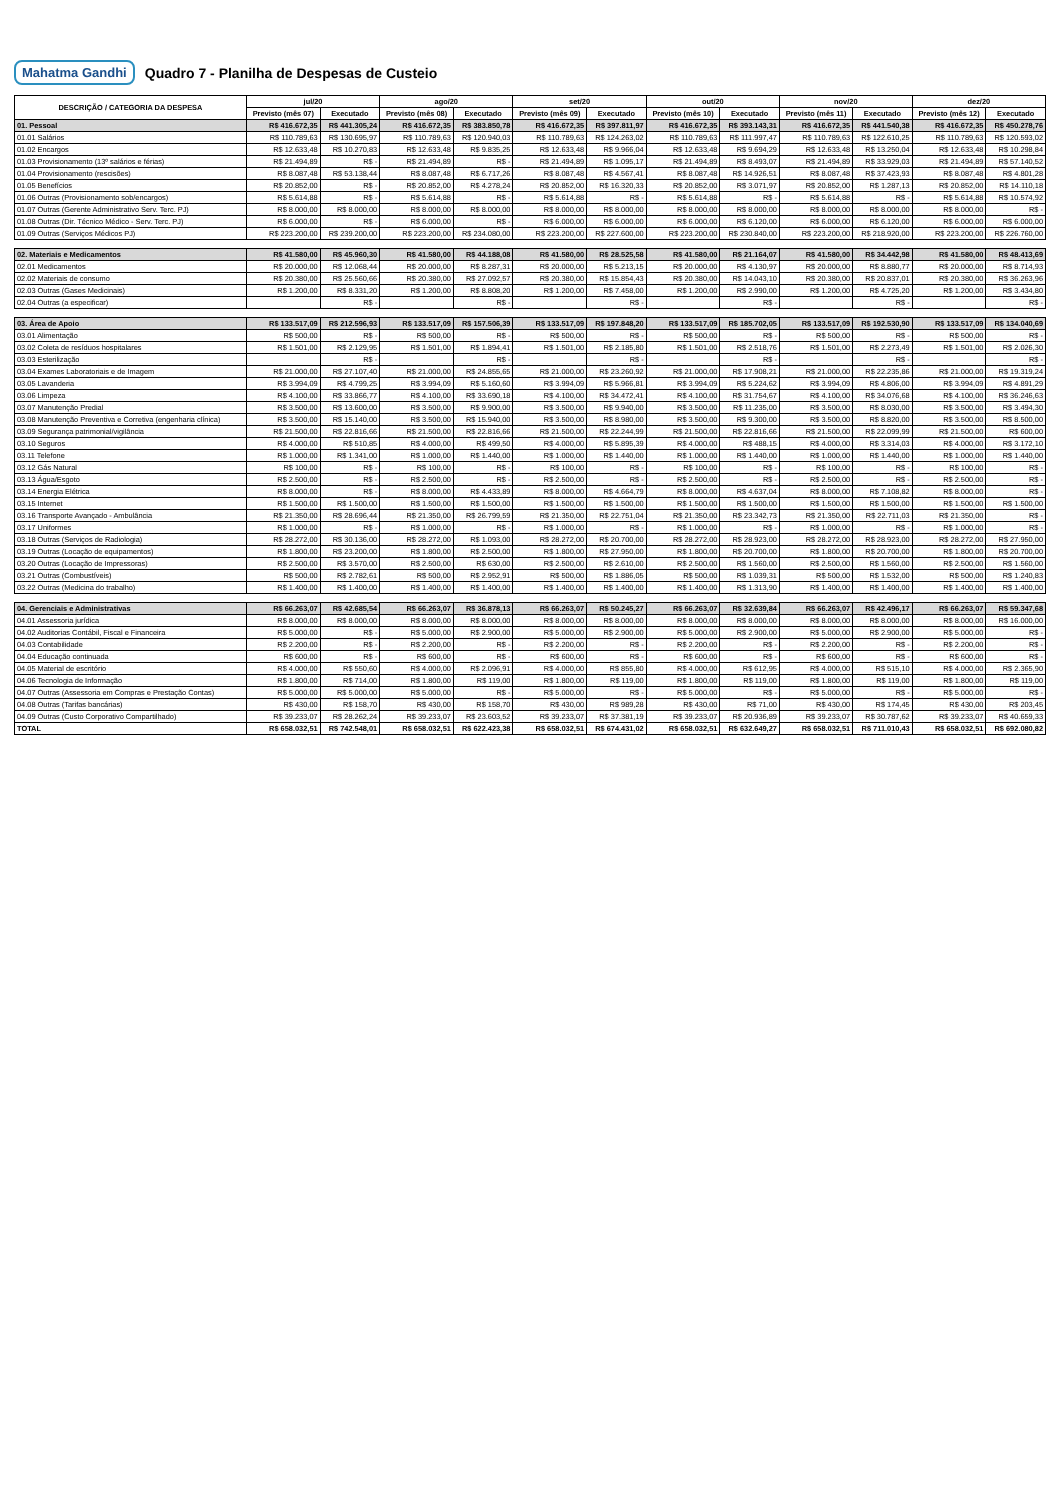Mahatma Gandhi
Quadro 7 - Planilha de Despesas de Custeio
| DESCRIÇÃO / CATEGORIA DA DESPESA | jul/20 | | ago/20 | | set/20 | | out/20 | | nov/20 | | dez/20 | |
| --- | --- | --- | --- | --- | --- | --- | --- | --- | --- | --- | --- | --- |
| | Previsto (mês 07) | Executado | Previsto (mês 08) | Executado | Previsto (mês 09) | Executado | Previsto (mês 10) | Executado | Previsto (mês 11) | Executado | Previsto (mês 12) | Executado |
| 01. Pessoal | R$ 416.672,35 | R$ 441.305,24 | R$ 416.672,35 | R$ 383.850,78 | R$ 416.672,35 | R$ 397.811,97 | R$ 416.672,35 | R$ 393.143,31 | R$ 416.672,35 | R$ 441.540,38 | R$ 416.672,35 | R$ 450.278,76 |
| 01.01 Salários | R$ 110.789,63 | R$ 130.695,97 | R$ 110.789,63 | R$ 120.940,03 | R$ 110.789,63 | R$ 124.263,02 | R$ 110.789,63 | R$ 111.997,47 | R$ 110.789,63 | R$ 122.610,25 | R$ 110.789,63 | R$ 120.593,02 |
| 01.02 Encargos | R$ 12.633,48 | R$ 10.270,83 | R$ 12.633,48 | R$ 9.835,25 | R$ 12.633,48 | R$ 9.966,04 | R$ 12.633,48 | R$ 9.694,29 | R$ 12.633,48 | R$ 13.250,04 | R$ 12.633,48 | R$ 10.298,84 |
| 01.03 Provisionamento (13º salários e férias) | R$ 21.494,89 | R$ - | R$ 21.494,89 | R$ - | R$ 21.494,89 | R$ 1.095,17 | R$ 21.494,89 | R$ 8.493,07 | R$ 21.494,89 | R$ 33.929,03 | R$ 21.494,89 | R$ 57.140,52 |
| 01.04 Provisionamento (rescisões) | R$ 8.087,48 | R$ 53.138,44 | R$ 8.087,48 | R$ 6.717,26 | R$ 8.087,48 | R$ 4.567,41 | R$ 8.087,48 | R$ 14.926,51 | R$ 8.087,48 | R$ 37.423,93 | R$ 8.087,48 | R$ 4.801,28 |
| 01.05 Benefícios | R$ 20.852,00 | R$ - | R$ 20.852,00 | R$ 4.278,24 | R$ 20.852,00 | R$ 16.320,33 | R$ 20.852,00 | R$ 3.071,97 | R$ 20.852,00 | R$ 1.287,13 | R$ 20.852,00 | R$ 14.110,18 |
| 01.06 Outras (Provisionamento sob/encargos) | R$ 5.614,88 | R$ - | R$ 5.614,88 | R$ - | R$ 5.614,88 | R$ - | R$ 5.614,88 | R$ - | R$ 5.614,88 | R$ - | R$ 5.614,88 | R$ 10.574,92 |
| 01.07 Outras (Gerente Administrativo Serv. Terc. PJ) | R$ 8.000,00 | R$ 8.000,00 | R$ 8.000,00 | R$ 8.000,00 | R$ 8.000,00 | R$ 8.000,00 | R$ 8.000,00 | R$ 8.000,00 | R$ 8.000,00 | R$ 8.000,00 | R$ 8.000,00 | R$ - |
| 01.08 Outras (Dir. Técnico Médico - Serv. Terc. PJ) | R$ 6.000,00 | R$ - | R$ 6.000,00 | R$ - | R$ 6.000,00 | R$ 6.000,00 | R$ 6.000,00 | R$ 6.120,00 | R$ 6.000,00 | R$ 6.120,00 | R$ 6.000,00 | R$ 6.000,00 |
| 01.09 Outras (Serviços Médicos PJ) | R$ 223.200,00 | R$ 239.200,00 | R$ 223.200,00 | R$ 234.080,00 | R$ 223.200,00 | R$ 227.600,00 | R$ 223.200,00 | R$ 230.840,00 | R$ 223.200,00 | R$ 218.920,00 | R$ 223.200,00 | R$ 226.760,00 |
| 02. Materiais e Medicamentos | R$ 41.580,00 | R$ 45.960,30 | R$ 41.580,00 | R$ 44.188,08 | R$ 41.580,00 | R$ 28.525,58 | R$ 41.580,00 | R$ 21.164,07 | R$ 41.580,00 | R$ 34.442,98 | R$ 41.580,00 | R$ 48.413,69 |
| 02.01 Medicamentos | R$ 20.000,00 | R$ 12.068,44 | R$ 20.000,00 | R$ 8.287,31 | R$ 20.000,00 | R$ 5.213,15 | R$ 20.000,00 | R$ 4.130,97 | R$ 20.000,00 | R$ 8.880,77 | R$ 20.000,00 | R$ 8.714,93 |
| 02.02 Materiais de consumo | R$ 20.380,00 | R$ 25.560,66 | R$ 20.380,00 | R$ 27.092,57 | R$ 20.380,00 | R$ 15.854,43 | R$ 20.380,00 | R$ 14.043,10 | R$ 20.380,00 | R$ 20.837,01 | R$ 20.380,00 | R$ 36.263,96 |
| 02.03 Outras (Gases Medicinais) | R$ 1.200,00 | R$ 8.331,20 | R$ 1.200,00 | R$ 8.808,20 | R$ 1.200,00 | R$ 7.458,00 | R$ 1.200,00 | R$ 2.990,00 | R$ 1.200,00 | R$ 4.725,20 | R$ 1.200,00 | R$ 3.434,80 |
| 02.04 Outras (a especificar) | | R$ - | | R$ - | | R$ - | | R$ - | | R$ - | | R$ - |
| 03. Área de Apoio | R$ 133.517,09 | R$ 212.596,93 | R$ 133.517,09 | R$ 157.506,39 | R$ 133.517,09 | R$ 197.848,20 | R$ 133.517,09 | R$ 185.702,05 | R$ 133.517,09 | R$ 192.530,90 | R$ 133.517,09 | R$ 134.040,69 |
| 03.01 Alimentação | R$ 500,00 | R$ - | R$ 500,00 | R$ - | R$ 500,00 | R$ - | R$ 500,00 | R$ - | R$ 500,00 | R$ - | R$ 500,00 | R$ - |
| 03.02 Coleta de resíduos hospitalares | R$ 1.501,00 | R$ 2.129,95 | R$ 1.501,00 | R$ 1.894,41 | R$ 1.501,00 | R$ 2.185,80 | R$ 1.501,00 | R$ 2.518,76 | R$ 1.501,00 | R$ 2.273,49 | R$ 1.501,00 | R$ 2.026,30 |
| 03.03 Esterilização | | R$ - | | R$ - | | R$ - | | R$ - | | R$ - | | R$ - |
| 03.04 Exames Laboratoriais e de Imagem | R$ 21.000,00 | R$ 27.107,40 | R$ 21.000,00 | R$ 24.855,65 | R$ 21.000,00 | R$ 23.260,92 | R$ 21.000,00 | R$ 17.908,21 | R$ 21.000,00 | R$ 22.235,86 | R$ 21.000,00 | R$ 19.319,24 |
| 03.05 Lavanderia | R$ 3.994,09 | R$ 4.799,25 | R$ 3.994,09 | R$ 5.160,60 | R$ 3.994,09 | R$ 5.966,81 | R$ 3.994,09 | R$ 5.224,62 | R$ 3.994,09 | R$ 4.806,00 | R$ 3.994,09 | R$ 4.891,29 |
| 03.06 Limpeza | R$ 4.100,00 | R$ 33.866,77 | R$ 4.100,00 | R$ 33.690,18 | R$ 4.100,00 | R$ 34.472,41 | R$ 4.100,00 | R$ 31.754,67 | R$ 4.100,00 | R$ 34.076,68 | R$ 4.100,00 | R$ 36.246,63 |
| 03.07 Manutenção Predial | R$ 3.500,00 | R$ 13.600,00 | R$ 3.500,00 | R$ 9.900,00 | R$ 3.500,00 | R$ 9.940,00 | R$ 3.500,00 | R$ 11.235,00 | R$ 3.500,00 | R$ 8.030,00 | R$ 3.500,00 | R$ 3.494,30 |
| 03.08 Manutenção Preventiva e Corretiva (engenharia clínica) | R$ 3.500,00 | R$ 15.140,00 | R$ 3.500,00 | R$ 15.940,00 | R$ 3.500,00 | R$ 8.980,00 | R$ 3.500,00 | R$ 9.300,00 | R$ 3.500,00 | R$ 8.820,00 | R$ 3.500,00 | R$ 8.500,00 |
| 03.09 Segurança patrimonial/vigilância | R$ 21.500,00 | R$ 22.816,66 | R$ 21.500,00 | R$ 22.816,66 | R$ 21.500,00 | R$ 22.244,99 | R$ 21.500,00 | R$ 22.816,66 | R$ 21.500,00 | R$ 22.099,99 | R$ 21.500,00 | R$ 600,00 |
| 03.10 Seguros | R$ 4.000,00 | R$ 510,85 | R$ 4.000,00 | R$ 499,50 | R$ 4.000,00 | R$ 5.895,39 | R$ 4.000,00 | R$ 488,15 | R$ 4.000,00 | R$ 3.314,03 | R$ 4.000,00 | R$ 3.172,10 |
| 03.11 Telefone | R$ 1.000,00 | R$ 1.341,00 | R$ 1.000,00 | R$ 1.440,00 | R$ 1.000,00 | R$ 1.440,00 | R$ 1.000,00 | R$ 1.440,00 | R$ 1.000,00 | R$ 1.440,00 | R$ 1.000,00 | R$ 1.440,00 |
| 03.12 Gás Natural | R$ 100,00 | R$ - | R$ 100,00 | R$ - | R$ 100,00 | R$ - | R$ 100,00 | R$ - | R$ 100,00 | R$ - | R$ 100,00 | R$ - |
| 03.13 Água/Esgoto | R$ 2.500,00 | R$ - | R$ 2.500,00 | R$ - | R$ 2.500,00 | R$ - | R$ 2.500,00 | R$ - | R$ 2.500,00 | R$ - | R$ 2.500,00 | R$ - |
| 03.14 Energia Elétrica | R$ 8.000,00 | R$ - | R$ 8.000,00 | R$ 4.433,89 | R$ 8.000,00 | R$ 4.664,79 | R$ 8.000,00 | R$ 4.637,04 | R$ 8.000,00 | R$ 7.108,82 | R$ 8.000,00 | R$ - |
| 03.15 Internet | R$ 1.500,00 | R$ 1.500,00 | R$ 1.500,00 | R$ 1.500,00 | R$ 1.500,00 | R$ 1.500,00 | R$ 1.500,00 | R$ 1.500,00 | R$ 1.500,00 | R$ 1.500,00 | R$ 1.500,00 | R$ 1.500,00 |
| 03.16 Transporte Avançado - Ambulância | R$ 21.350,00 | R$ 28.696,44 | R$ 21.350,00 | R$ 26.799,59 | R$ 21.350,00 | R$ 22.751,04 | R$ 21.350,00 | R$ 23.342,73 | R$ 21.350,00 | R$ 22.711,03 | R$ 21.350,00 | R$ - |
| 03.17 Uniformes | R$ 1.000,00 | R$ - | R$ 1.000,00 | R$ - | R$ 1.000,00 | R$ - | R$ 1.000,00 | R$ - | R$ 1.000,00 | R$ - | R$ 1.000,00 | R$ - |
| 03.18 Outras (Serviços de Radiologia) | R$ 28.272,00 | R$ 30.136,00 | R$ 28.272,00 | R$ 1.093,00 | R$ 28.272,00 | R$ 20.700,00 | R$ 28.272,00 | R$ 28.923,00 | R$ 28.272,00 | R$ 28.923,00 | R$ 28.272,00 | R$ 27.950,00 |
| 03.19 Outras (Locação de equipamentos) | R$ 1.800,00 | R$ 23.200,00 | R$ 1.800,00 | R$ 2.500,00 | R$ 1.800,00 | R$ 27.950,00 | R$ 1.800,00 | R$ 20.700,00 | R$ 1.800,00 | R$ 20.700,00 | R$ 1.800,00 | R$ 20.700,00 |
| 03.20 Outras (Locação de Impressoras) | R$ 2.500,00 | R$ 3.570,00 | R$ 2.500,00 | R$ 630,00 | R$ 2.500,00 | R$ 2.610,00 | R$ 2.500,00 | R$ 1.560,00 | R$ 2.500,00 | R$ 1.560,00 | R$ 2.500,00 | R$ 1.560,00 |
| 03.21 Outras (Combustíveis) | R$ 500,00 | R$ 2.782,61 | R$ 500,00 | R$ 2.952,91 | R$ 500,00 | R$ 1.886,05 | R$ 500,00 | R$ 1.039,31 | R$ 500,00 | R$ 1.532,00 | R$ 500,00 | R$ 1.240,83 |
| 03.22 Outras (Medicina do trabalho) | R$ 1.400,00 | R$ 1.400,00 | R$ 1.400,00 | R$ 1.400,00 | R$ 1.400,00 | R$ 1.400,00 | R$ 1.400,00 | R$ 1.313,90 | R$ 1.400,00 | R$ 1.400,00 | R$ 1.400,00 | R$ 1.400,00 |
| 04. Gerenciais e Administrativas | R$ 66.263,07 | R$ 42.685,54 | R$ 66.263,07 | R$ 36.878,13 | R$ 66.263,07 | R$ 50.245,27 | R$ 66.263,07 | R$ 32.639,84 | R$ 66.263,07 | R$ 42.496,17 | R$ 66.263,07 | R$ 59.347,68 |
| 04.01 Assessoria jurídica | R$ 8.000,00 | R$ 8.000,00 | R$ 8.000,00 | R$ 8.000,00 | R$ 8.000,00 | R$ 8.000,00 | R$ 8.000,00 | R$ 8.000,00 | R$ 8.000,00 | R$ 8.000,00 | R$ 8.000,00 | R$ 16.000,00 |
| 04.02 Auditorias Contábil, Fiscal e Financeira | R$ 5.000,00 | R$ - | R$ 5.000,00 | R$ 2.900,00 | R$ 5.000,00 | R$ 2.900,00 | R$ 5.000,00 | R$ 2.900,00 | R$ 5.000,00 | R$ 2.900,00 | R$ 5.000,00 | R$ - |
| 04.03 Contabilidade | R$ 2.200,00 | R$ - | R$ 2.200,00 | R$ - | R$ 2.200,00 | R$ - | R$ 2.200,00 | R$ - | R$ 2.200,00 | R$ - | R$ 2.200,00 | R$ - |
| 04.04 Educação continuada | R$ 600,00 | R$ - | R$ 600,00 | R$ - | R$ 600,00 | R$ - | R$ 600,00 | R$ - | R$ 600,00 | R$ - | R$ 600,00 | R$ - |
| 04.05 Material de escritório | R$ 4.000,00 | R$ 550,60 | R$ 4.000,00 | R$ 2.096,91 | R$ 4.000,00 | R$ 855,80 | R$ 4.000,00 | R$ 612,95 | R$ 4.000,00 | R$ 515,10 | R$ 4.000,00 | R$ 2.365,90 |
| 04.06 Tecnologia de Informação | R$ 1.800,00 | R$ 714,00 | R$ 1.800,00 | R$ 119,00 | R$ 1.800,00 | R$ 119,00 | R$ 1.800,00 | R$ 119,00 | R$ 1.800,00 | R$ 119,00 | R$ 1.800,00 | R$ 119,00 |
| 04.07 Outras (Assessoria em Compras e Prestação Contas) | R$ 5.000,00 | R$ 5.000,00 | R$ 5.000,00 | R$ - | R$ 5.000,00 | R$ - | R$ 5.000,00 | R$ - | R$ 5.000,00 | R$ - | R$ 5.000,00 | R$ - |
| 04.08 Outras (Tarifas bancárias) | R$ 430,00 | R$ 158,70 | R$ 430,00 | R$ 158,70 | R$ 430,00 | R$ 989,28 | R$ 430,00 | R$ 71,00 | R$ 430,00 | R$ 174,45 | R$ 430,00 | R$ 203,45 |
| 04.09 Outras (Custo Corporativo Compartilhado) | R$ 39.233,07 | R$ 28.262,24 | R$ 39.233,07 | R$ 23.603,52 | R$ 39.233,07 | R$ 37.381,19 | R$ 39.233,07 | R$ 20.936,89 | R$ 39.233,07 | R$ 30.787,62 | R$ 39.233,07 | R$ 40.659,33 |
| TOTAL | R$ 658.032,51 | R$ 742.548,01 | R$ 658.032,51 | R$ 622.423,38 | R$ 658.032,51 | R$ 674.431,02 | R$ 658.032,51 | R$ 632.649,27 | R$ 658.032,51 | R$ 711.010,43 | R$ 658.032,51 | R$ 692.080,82 |